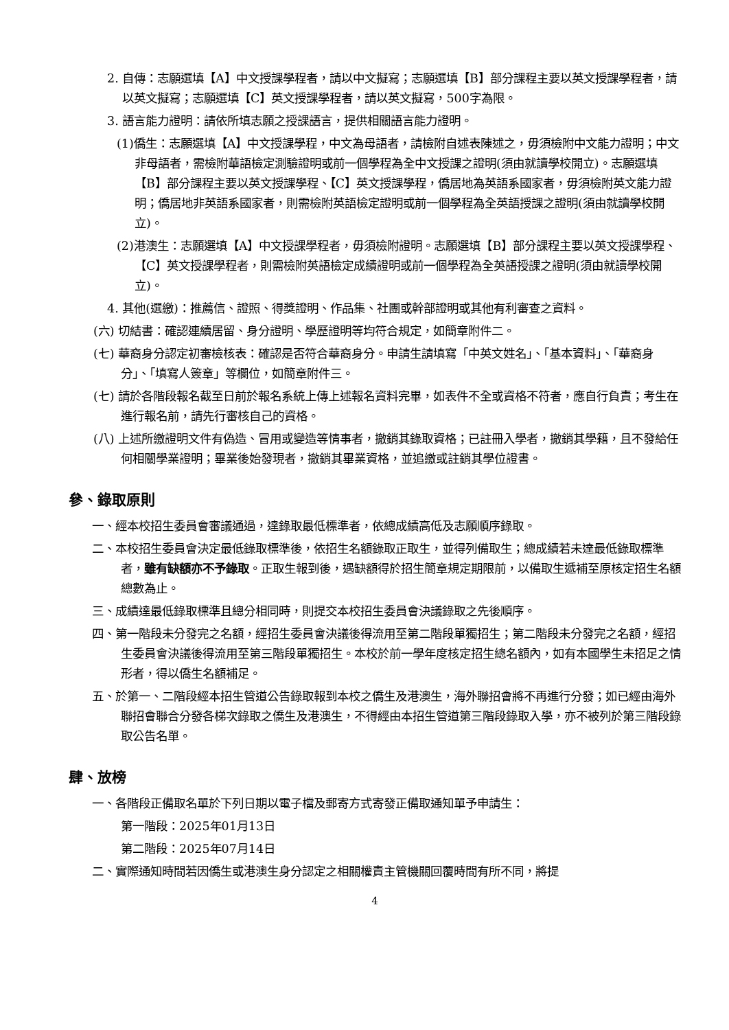2. 自傳：志願選填【A】中文授課學程者，請以中文擬寫；志願選填【B】部分課程主要以英文授課學程者，請以英文擬寫；志願選填【C】英文授課學程者，請以英文擬寫，500字為限。
3. 語言能力證明：請依所填志願之授課語言，提供相關語言能力證明。
(1)僑生：志願選填【A】中文授課學程，中文為母語者，請檢附自述表陳述之，毋須檢附中文能力證明；中文非母語者，需檢附華語檢定測驗證明或前一個學程為全中文授課之證明(須由就讀學校開立)。志願選填【B】部分課程主要以英文授課學程、【C】英文授課學程，僑居地為英語系國家者，毋須檢附英文能力證明；僑居地非英語系國家者，則需檢附英語檢定證明或前一個學程為全英語授課之證明(須由就讀學校開立)。
(2)港澳生：志願選填【A】中文授課學程者，毋須檢附證明。志願選填【B】部分課程主要以英文授課學程、【C】英文授課學程者，則需檢附英語檢定成績證明或前一個學程為全英語授課之證明(須由就讀學校開立)。
4. 其他(選繳)：推薦信、證照、得獎證明、作品集、社團或幹部證明或其他有利審查之資料。
(六) 切結書：確認連續居留、身分證明、學歷證明等均符合規定，如簡章附件二。
(七) 華裔身分認定初審檢核表：確認是否符合華裔身分。申請生請填寫「中英文姓名」、「基本資料」、「華裔身分」、「填寫人簽章」等欄位，如簡章附件三。
(七) 請於各階段報名截至日前於報名系統上傳上述報名資料完畢，如表件不全或資格不符者，應自行負責；考生在進行報名前，請先行審核自己的資格。
(八) 上述所繳證明文件有偽造、冒用或變造等情事者，撤銷其錄取資格；已註冊入學者，撤銷其學籍，且不發給任何相關學業證明；畢業後始發現者，撤銷其畢業資格，並追繳或註銷其學位證書。
參、錄取原則
一、經本校招生委員會審議通過，達錄取最低標準者，依總成績高低及志願順序錄取。
二、本校招生委員會決定最低錄取標準後，依招生名額錄取正取生，並得列備取生；總成績若未達最低錄取標準者，雖有缺額亦不予錄取。正取生報到後，遇缺額得於招生簡章規定期限前，以備取生遞補至原核定招生名額總數為止。
三、成績達最低錄取標準且總分相同時，則提交本校招生委員會決議錄取之先後順序。
四、第一階段未分發完之名額，經招生委員會決議後得流用至第二階段單獨招生；第二階段未分發完之名額，經招生委員會決議後得流用至第三階段單獨招生。本校於前一學年度核定招生總名額內，如有本國學生未招足之情形者，得以僑生名額補足。
五、於第一、二階段經本招生管道公告錄取報到本校之僑生及港澳生，海外聯招會將不再進行分發；如已經由海外聯招會聯合分發各梯次錄取之僑生及港澳生，不得經由本招生管道第三階段錄取入學，亦不被列於第三階段錄取公告名單。
肆、放榜
一、各階段正備取名單於下列日期以電子檔及郵寄方式寄發正備取通知單予申請生：
第一階段：2025年01月13日
第二階段：2025年07月14日
二、實際通知時間若因僑生或港澳生身分認定之相關權責主管機關回覆時間有所不同，將提
4